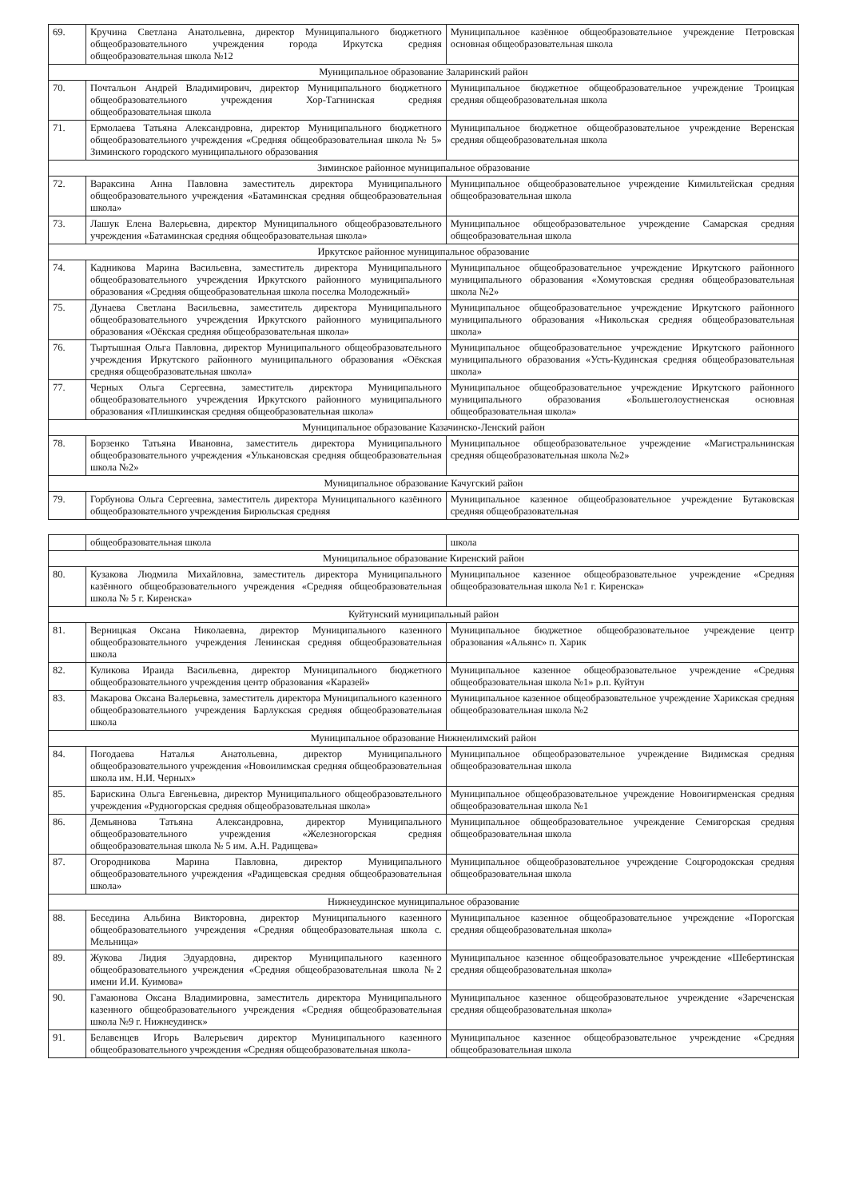| 69. | Кручина Светлана Анатольевна, директор Муниципального бюджетного общеобразовательного учреждения города Иркутска средняя общеобразовательная школа №12 | Муниципальное казённое общеобразовательное учреждение Петровская основная общеобразовательная школа |
| Муниципальное образование Заларинский район | | |
| 70. | Почтальон Андрей Владимирович, директор Муниципального бюджетного общеобразовательного учреждения Хор-Тагнинская средняя общеобразовательная школа | Муниципальное бюджетное общеобразовательное учреждение Троицкая средняя общеобразовательная школа |
| 71. | Ермолаева Татьяна Александровна, директор Муниципального бюджетного общеобразовательного учреждения «Средняя общеобразовательная школа № 5» Зиминского городского муниципального образования | Муниципальное бюджетное общеобразовательное учреждение Веренская средняя общеобразовательная школа |
| Зиминское районное муниципальное образование | | |
| 72. | Вараксина Анна Павловна заместитель директора Муниципального общеобразовательного учреждения «Батаминская средняя общеобразовательная школа» | Муниципальное общеобразовательное учреждение Кимильтейская средняя общеобразовательная школа |
| 73. | Лашук Елена Валерьевна, директор Муниципального общеобразовательного учреждения «Батаминская средняя общеобразовательная школа» | Муниципальное общеобразовательное учреждение Самарская средняя общеобразовательная школа |
| Иркутское районное муниципальное образование | | |
| 74. | Кадникова Марина Васильевна, заместитель директора Муниципального общеобразовательного учреждения Иркутского районного муниципального образования «Средняя общеобразовательная школа поселка Молодежный» | Муниципальное общеобразовательное учреждение Иркутского районного муниципального образования «Хомутовская средняя общеобразовательная школа №2» |
| 75. | Дунаева Светлана Васильевна, заместитель директора Муниципального общеобразовательного учреждения Иркутского районного муниципального образования «Оёкская средняя общеобразовательная школа» | Муниципальное общеобразовательное учреждение Иркутского районного муниципального образования «Никольская средняя общеобразовательная школа» |
| 76. | Тыртышная Ольга Павловна, директор Муниципального общеобразовательного учреждения Иркутского районного муниципального образования «Оёкская средняя общеобразовательная школа» | Муниципальное общеобразовательное учреждение Иркутского районного муниципального образования «Усть-Кудинская средняя общеобразовательная школа» |
| 77. | Черных Ольга Сергеевна, заместитель директора Муниципального общеобразовательного учреждения Иркутского районного муниципального образования «Плишкинская средняя общеобразовательная школа» | Муниципальное общеобразовательное учреждение Иркутского районного муниципального образования «Большеголоустненская основная общеобразовательная школа» |
| Муниципальное образование Казачинско-Ленский район | | |
| 78. | Борзенко Татьяна Ивановна, заместитель директора Муниципального общеобразовательного учреждения «Улькановская средняя общеобразовательная школа №2» | Муниципальное общеобразовательное учреждение «Магистральнинская средняя общеобразовательная школа №2» |
| Муниципальное образование Качугский район | | |
| 79. | Горбунова Ольга Сергеевна, заместитель директора Муниципального казённого общеобразовательного учреждения Бирюльская средняя | Муниципальное казенное общеобразовательное учреждение Бутаковская средняя общеобразовательная |
| | общеобразовательная школа | школа |
| Муниципальное образование Киренский район | | |
| 80. | Кузакова Людмила Михайловна, заместитель директора Муниципального казённого общеобразовательного учреждения «Средняя общеобразовательная школа № 5 г. Киренска» | Муниципальное казенное общеобразовательное учреждение «Средняя общеобразовательная школа №1 г. Киренска» |
| Куйтунский муниципальный район | | |
| 81. | Верницкая Оксана Николаевна, директор Муниципального казенного общеобразовательного учреждения Ленинская средняя общеобразовательная школа | Муниципальное бюджетное общеобразовательное учреждение центр образования «Альянс» п. Харик |
| 82. | Куликова Ираида Васильевна, директор Муниципального бюджетного общеобразовательного учреждения центр образования «Каразей» | Муниципальное казенное общеобразовательное учреждение «Средняя общеобразовательная школа №1» р.п. Куйтун |
| 83. | Макарова Оксана Валерьевна, заместитель директора Муниципального казенного общеобразовательного учреждения Барлукская средняя общеобразовательная школа | Муниципальное казенное общеобразовательное учреждение Харикская средняя общеобразовательная школа №2 |
| Муниципальное образование Нижнеилимский район | | |
| 84. | Погодаева Наталья Анатольевна, директор Муниципального общеобразовательного учреждения «Новоилимская средняя общеобразовательная школа им. Н.И. Черных» | Муниципальное общеобразовательное учреждение Видимская средняя общеобразовательная школа |
| 85. | Барискина Ольга Евгеньевна, директор Муниципального общеобразовательного учреждения «Рудногорская средняя общеобразовательная школа» | Муниципальное общеобразовательное учреждение Новоигирменская средняя общеобразовательная школа №1 |
| 86. | Демьянова Татьяна Александровна, директор Муниципального общеобразовательного учреждения «Железногорская средняя общеобразовательная школа № 5 им. А.Н. Радищева» | Муниципальное общеобразовательное учреждение Семигорская средняя общеобразовательная школа |
| 87. | Огородникова Марина Павловна, директор Муниципального общеобразовательного учреждения «Радищевская средняя общеобразовательная школа» | Муниципальное общеобразовательное учреждение Соцгородокская средняя общеобразовательная школа |
| Нижнеудинское муниципальное образование | | |
| 88. | Беседина Альбина Викторовна, директор Муниципального казенного общеобразовательного учреждения «Средняя общеобразовательная школа с. Мельница» | Муниципальное казенное общеобразовательное учреждение «Порогская средняя общеобразовательная школа» |
| 89. | Жукова Лидия Эдуардовна, директор Муниципального казенного общеобразовательного учреждения «Средняя общеобразовательная школа №2 имени И.И. Куимова» | Муниципальное казенное общеобразовательное учреждение «Шебертинская средняя общеобразовательная школа» |
| 90. | Гамаюнова Оксана Владимировна, заместитель директора Муниципального казенного общеобразовательного учреждения «Средняя общеобразовательная школа №9 г. Нижнеудинск» | Муниципальное казенное общеобразовательное учреждение «Зареченская средняя общеобразовательная школа» |
| 91. | Белавенцев Игорь Валерьевич директор Муниципального казенного общеобразовательного учреждения «Средняя общеобразовательная школа- | Муниципальное казенное общеобразовательное учреждение «Средняя общеобразовательная школа |